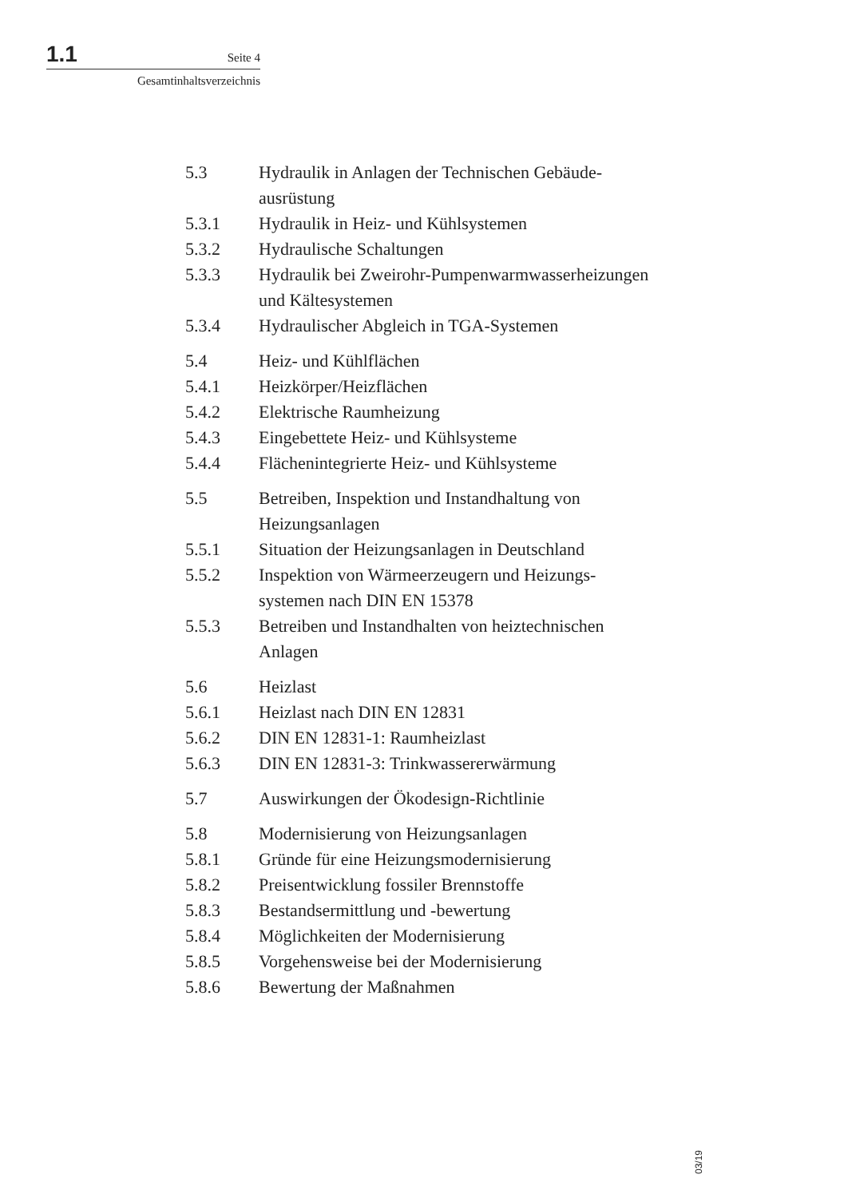1.1 Seite 4
Gesamtinhaltsverzeichnis
5.3 Hydraulik in Anlagen der Technischen Gebäude-
ausrüstung
5.3.1 Hydraulik in Heiz- und Kühlsystemen
5.3.2 Hydraulische Schaltungen
5.3.3 Hydraulik bei Zweirohr-Pumpenwarmwasserheizungen
und Kältesystemen
5.3.4 Hydraulischer Abgleich in TGA-Systemen
5.4 Heiz- und Kühlflächen
5.4.1 Heizkörper/Heizflächen
5.4.2 Elektrische Raumheizung
5.4.3 Eingebettete Heiz- und Kühlsysteme
5.4.4 Flächenintegrierte Heiz- und Kühlsysteme
5.5 Betreiben, Inspektion und Instandhaltung von
Heizungsanlagen
5.5.1 Situation der Heizungsanlagen in Deutschland
5.5.2 Inspektion von Wärmeerzeugern und Heizungs-
systemen nach DIN EN 15378
5.5.3 Betreiben und Instandhalten von heiztechnischen
Anlagen
5.6 Heizlast
5.6.1 Heizlast nach DIN EN 12831
5.6.2 DIN EN 12831-1: Raumheizlast
5.6.3 DIN EN 12831-3: Trinkwassererwärmung
5.7 Auswirkungen der Ökodesign-Richtlinie
5.8 Modernisierung von Heizungsanlagen
5.8.1 Gründe für eine Heizungsmodernisierung
5.8.2 Preisentwicklung fossiler Brennstoffe
5.8.3 Bestandsermittlung und -bewertung
5.8.4 Möglichkeiten der Modernisierung
5.8.5 Vorgehensweise bei der Modernisierung
5.8.6 Bewertung der Maßnahmen
03/19